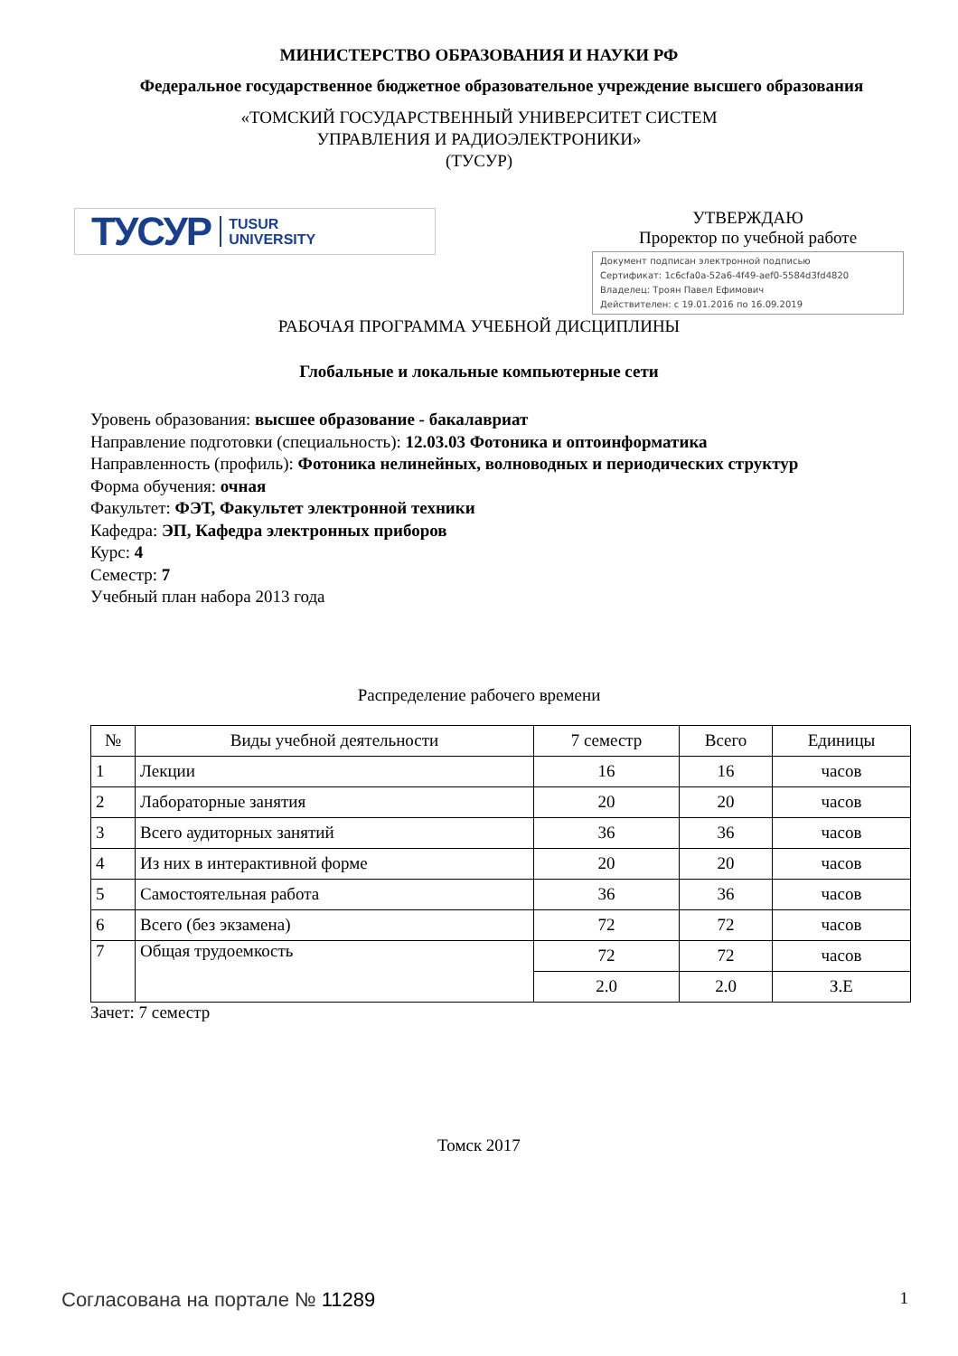МИНИСТЕРСТВО ОБРАЗОВАНИЯ И НАУКИ РФ
Федеральное государственное бюджетное образовательное учреждение высшего образования
«ТОМСКИЙ ГОСУДАРСТВЕННЫЙ УНИВЕРСИТЕТ СИСТЕМ
УПРАВЛЕНИЯ И РАДИОЭЛЕКТРОНИКИ»
(ТУСУР)
ТУСУР TUSUR
UNIVERSITY
УТВЕРЖДАЮ
Проректор по учебной работе
Документ подписан электронной подписью
Сертификат: 1c6cfa0a-52a6-4f49-aef0-5584d3fd4820
Владелец: Троян Павел Ефимович
Действителен: с 19.01.2016 по 16.09.2019
РАБОЧАЯ ПРОГРАММА УЧЕБНОЙ ДИСЦИПЛИНЫ
Глобальные и локальные компьютерные сети
Уровень образования: высшее образование - бакалавриат
Направление подготовки (специальность): 12.03.03 Фотоника и оптоинформатика
Направленность (профиль): Фотоника нелинейных, волноводных и периодических структур
Форма обучения: очная
Факультет: ФЭТ, Факультет электронной техники
Кафедра: ЭП, Кафедра электронных приборов
Курс: 4
Семестр: 7
Учебный план набора 2013 года
Распределение рабочего времени
| № | Виды учебной деятельности | 7 семестр | Всего | Единицы |
| 1 | Лекции | 16 | 16 | часов |
| 2 | Лабораторные занятия | 20 | 20 | часов |
| 3 | Всего аудиторных занятий | 36 | 36 | часов |
| 4 | Из них в интерактивной форме | 20 | 20 | часов |
| 5 | Самостоятельная работа | 36 | 36 | часов |
| 6 | Всего (без экзамена) | 72 | 72 | часов |
| 7 | Общая трудоемкость | 72 | 72 | часов |
| | | 2.0 | 2.0 | З.Е |
Зачет: 7 семестр
Томск 2017
Согласована на портале № 11289 1